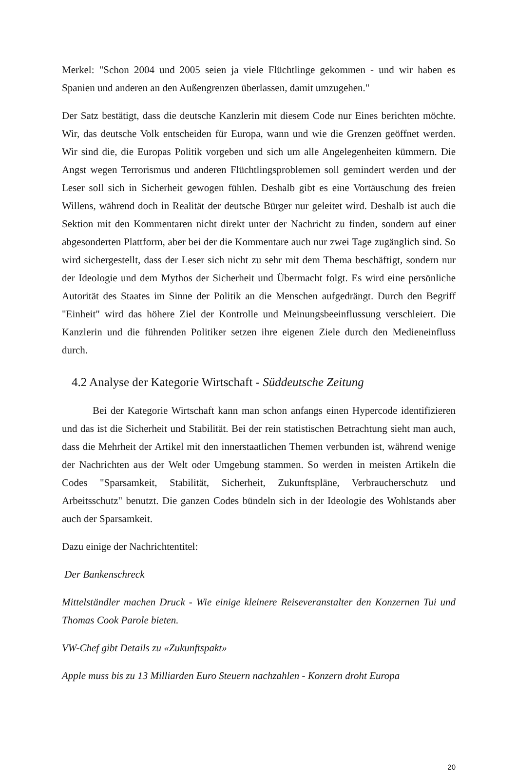Merkel: "Schon 2004 und 2005 seien ja viele Flüchtlinge gekommen - und wir haben es Spanien und anderen an den Außengrenzen überlassen, damit umzugehen."
Der Satz bestätigt, dass die deutsche Kanzlerin mit diesem Code nur Eines berichten möchte. Wir, das deutsche Volk entscheiden für Europa, wann und wie die Grenzen geöffnet werden. Wir sind die, die Europas Politik vorgeben und sich um alle Angelegenheiten kümmern. Die Angst wegen Terrorismus und anderen Flüchtlingsproblemen soll gemindert werden und der Leser soll sich in Sicherheit gewogen fühlen. Deshalb gibt es eine Vortäuschung des freien Willens, während doch in Realität der deutsche Bürger nur geleitet wird. Deshalb ist auch die Sektion mit den Kommentaren nicht direkt unter der Nachricht zu finden, sondern auf einer abgesonderten Plattform, aber bei der die Kommentare auch nur zwei Tage zugänglich sind. So wird sichergestellt, dass der Leser sich nicht zu sehr mit dem Thema beschäftigt, sondern nur der Ideologie und dem Mythos der Sicherheit und Übermacht folgt. Es wird eine persönliche Autorität des Staates im Sinne der Politik an die Menschen aufgedrängt. Durch den Begriff "Einheit" wird das höhere Ziel der Kontrolle und Meinungsbeeinflussung verschleiert. Die Kanzlerin und die führenden Politiker setzen ihre eigenen Ziele durch den Medieneinfluss durch.
4.2 Analyse der Kategorie Wirtschaft - Süddeutsche Zeitung
Bei der Kategorie Wirtschaft kann man schon anfangs einen Hypercode identifizieren und das ist die Sicherheit und Stabilität. Bei der rein statistischen Betrachtung sieht man auch, dass die Mehrheit der Artikel mit den innerstaatlichen Themen verbunden ist, während wenige der Nachrichten aus der Welt oder Umgebung stammen. So werden in meisten Artikeln die Codes "Sparsamkeit, Stabilität, Sicherheit, Zukunftspläne, Verbraucherschutz und Arbeitsschutz" benutzt. Die ganzen Codes bündeln sich in der Ideologie des Wohlstands aber auch der Sparsamkeit.
Dazu einige der Nachrichtentitel:
Der Bankenschreck
Mittelständler machen Druck - Wie einige kleinere Reiseveranstalter den Konzernen Tui und Thomas Cook Parole bieten.
VW-Chef gibt Details zu «Zukunftspakt»
Apple muss bis zu 13 Milliarden Euro Steuern nachzahlen - Konzern droht Europa
20